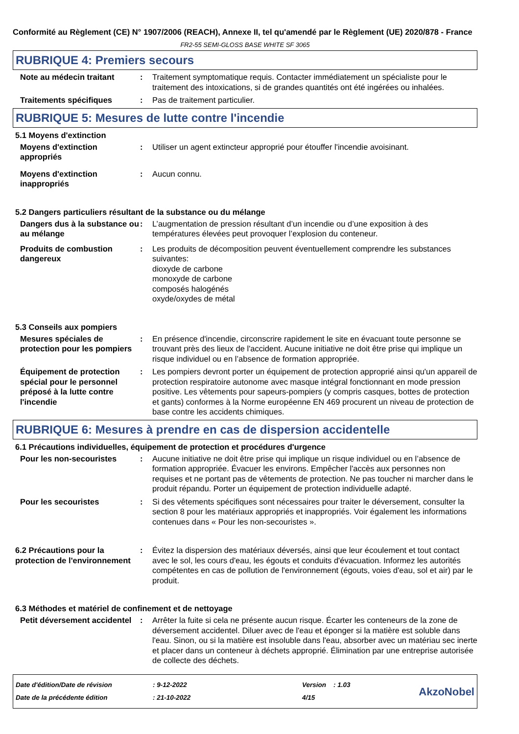Conformité au Règlement (CE) N° 1907/2006 (REACH), Annexe II, tel qu'amendé par le Règlement (UE) 2020/878 - France
FR2-55 SEMI-GLOSS BASE WHITE SF 3065
RUBRIQUE 4: Premiers secours
Note au médecin traitant : Traitement symptomatique requis. Contacter immédiatement un spécialiste pour le traitement des intoxications, si de grandes quantités ont été ingérées ou inhalées.
Traitements spécifiques : Pas de traitement particulier.
RUBRIQUE 5: Mesures de lutte contre l'incendie
5.1 Moyens d'extinction
Moyens d'extinction appropriés
: Utiliser un agent extincteur approprié pour étouffer l'incendie avoisinant.
Moyens d'extinction inappropriés
: Aucun connu.
5.2 Dangers particuliers résultant de la substance ou du mélange
Dangers dus à la substance ou au mélange
: L’augmentation de pression résultant d’un incendie ou d’une exposition à des températures élevées peut provoquer l’explosion du conteneur.
Produits de combustion dangereux
: Les produits de décomposition peuvent éventuellement comprendre les substances suivantes:
dioxyde de carbone
monoxyde de carbone
composés halogénés
oxyde/oxydes de métal
5.3 Conseils aux pompiers
Mesures spéciales de protection pour les pompiers
: En présence d'incendie, circonscrire rapidement le site en évacuant toute personne se trouvant près des lieux de l'accident. Aucune initiative ne doit être prise qui implique un risque individuel ou en l’absence de formation appropriée.
Équipement de protection spécial pour le personnel préposé à la lutte contre l'incendie
: Les pompiers devront porter un équipement de protection approprié ainsi qu'un appareil de protection respiratoire autonome avec masque intégral fonctionnant en mode pression positive. Les vêtements pour sapeurs-pompiers (y compris casques, bottes de protection et gants) conformes à la Norme européenne EN 469 procurent un niveau de protection de base contre les accidents chimiques.
RUBRIQUE 6: Mesures à prendre en cas de dispersion accidentelle
6.1 Précautions individuelles, équipement de protection et procédures d'urgence
Pour les non-secouristes : Aucune initiative ne doit être prise qui implique un risque individuel ou en l’absence de formation appropriée. Évacuer les environs. Empêcher l'accès aux personnes non requises et ne portant pas de vêtements de protection. Ne pas toucher ni marcher dans le produit répandu. Porter un équipement de protection individuelle adapté.
Pour les secouristes : Si des vêtements spécifiques sont nécessaires pour traiter le déversement, consulter la section 8 pour les matériaux appropriés et inappropriés. Voir également les informations contenues dans « Pour les non-secouristes ».
6.2 Précautions pour la protection de l'environnement
: Évitez la dispersion des matériaux déversés, ainsi que leur écoulement et tout contact avec le sol, les cours d'eau, les égouts et conduits d'évacuation. Informez les autorités compétentes en cas de pollution de l'environnement (égouts, voies d'eau, sol et air) par le produit.
6.3 Méthodes et matériel de confinement et de nettoyage
Petit déversement accidentel
: Arrêter la fuite si cela ne présente aucun risque. Écarter les conteneurs de la zone de déversement accidentel. Diluer avec de l'eau et éponger si la matière est soluble dans l'eau. Sinon, ou si la matière est insoluble dans l'eau, absorber avec un matériau sec inerte et placer dans un conteneur à déchets approprié. Élimination par une entreprise autorisée de collecte des déchets.
Date d'édition/Date de révision
Date de la précédente édition
: 9-12-2022
: 21-10-2022
Version : 1.03
4/15
AkzoNobel